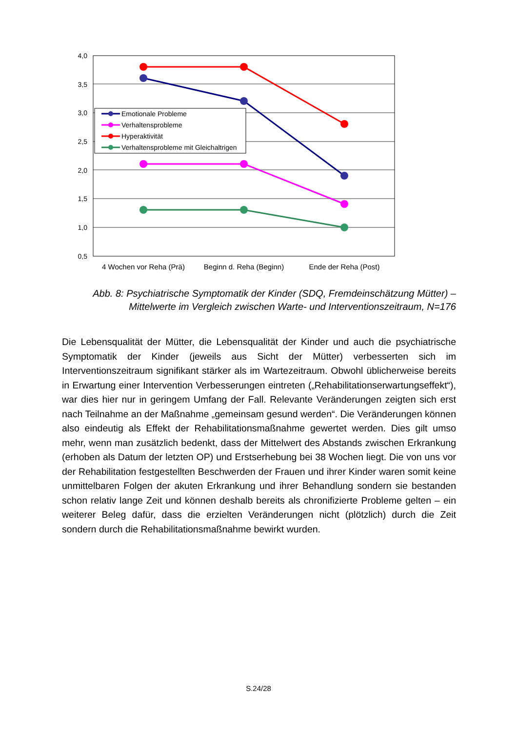4,0
3,5
3,0
2,5
2,0
1,5
1,0
0,5
4 Wochen vor Reha (Prä)
Beginn d. Reha (Beginn)
Ende der Reha (Post)
Emotionale Probleme
Verhaltensprobleme
Hyperaktivität
Verhaltensprobleme mit Gleichaltrigen
Abb. 8: Psychiatrische Symptomatik der Kinder (SDQ, Fremdeinschätzung Mütter) –
Mittelwerte im Vergleich zwischen Warte- und Interventionszeitraum, N=176
Die Lebensqualität der Mütter, die Lebensqualität der Kinder und auch die psychiatrische Symptomatik der Kinder (jeweils aus Sicht der Mütter) verbesserten sich im Interventionszeitraum signifikant stärker als im Wartezeitraum. Obwohl üblicherweise bereits in Erwartung einer Intervention Verbesserungen eintreten („Rehabilitationserwartungseffekt“), war dies hier nur in geringem Umfang der Fall. Relevante Veränderungen zeigten sich erst nach Teilnahme an der Maßnahme „gemeinsam gesund werden“. Die Veränderungen können also eindeutig als Effekt der Rehabilitationsmaßnahme gewertet werden. Dies gilt umso mehr, wenn man zusätzlich bedenkt, dass der Mittelwert des Abstands zwischen Erkrankung (erhoben als Datum der letzten OP) und Erstserhebung bei 38 Wochen liegt. Die von uns vor der Rehabilitation festgestellten Beschwerden der Frauen und ihrer Kinder waren somit keine unmittelbaren Folgen der akuten Erkrankung und ihrer Behandlung sondern sie bestanden schon relativ lange Zeit und können deshalb bereits als chronifizierte Probleme gelten – ein weiterer Beleg dafür, dass die erzielten Veränderungen nicht (plötzlich) durch die Zeit sondern durch die Rehabilitationsmaßnahme bewirkt wurden.
S.24/28